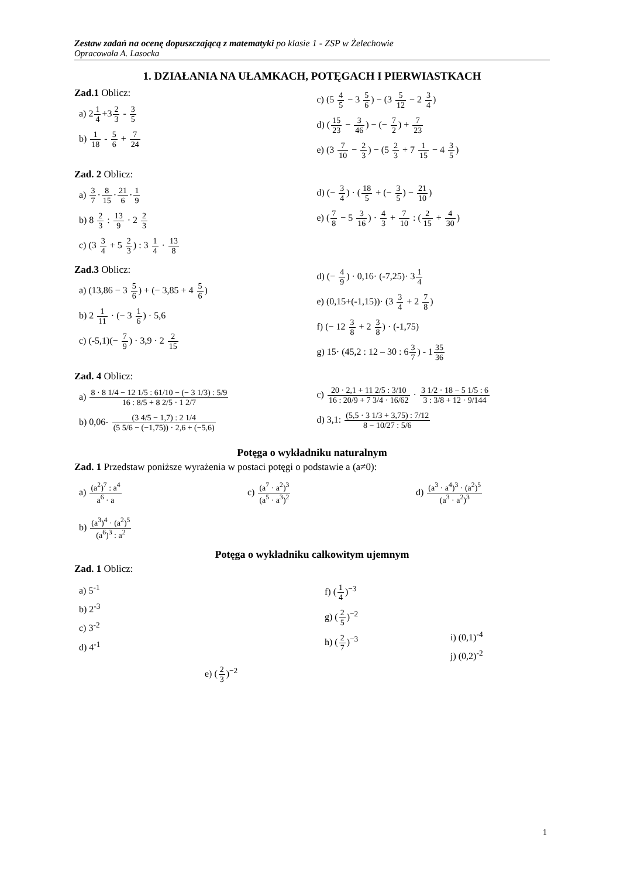Zestaw zadań na ocenę dopuszczającą z matematyki po klasie 1 - ZSP w Żelechowie
Opracowała A. Lasocka
1. DZIAŁANIA NA UŁAMKACH, POTĘGACH I PIERWIASTKACH
Zad.1 Oblicz:
a) 21 4+32 3 - 3 5
b) 1 18 - 5 6 + 7 24
c) (5 4 5 − 3 5 6) − (3 5 12 − 2 3 4)
d) (15 23 − 3 46) − (− 7 2) + 7 23
e) (3 7 10 − 2 3) − (5 2 3 + 7 1 15 − 4 3 5)
Zad. 2 Oblicz:
a) 3 7·8 15·21 6·1 9
b) 8 2 3 : 13 9 · 2 2 3
c) (3 3 4 + 5 2 3) : 3 1 4 · 13 8
d) (− 3 4) · (18 5 + (− 3 5) − 21 10)
e) (7 8 − 5 3 16) · 4 3 + 7 10 : (2 15 + 4 30)
Zad.3 Oblicz:
a) (13,86 − 3 5 6) + (− 3,85 + 4 5 6)
b) 2 1 11 · (− 3 1 6) · 5,6
c) (-5,1)(− 7 9) · 3,9 · 2 2 15
d) (− 4 9) · 0,16· (-7,25)· 31 4
e) (0,15+(-1,15))· (3 3 4 + 2 7 8)
f) (− 12 3 8 + 2 3 8) · (-1,75)
g) 15· (45,2 : 12 – 30 : 63 7) - 135 36
Zad. 4 Oblicz:
a) 8 · 8 1/4 − 12 1/5 : 61/10 − (− 3 1/3) : 5/9 16 : 8/5 + 8 2/5 · 1 2/7
b) 0,06- (3 4/5 − 1,7) : 2 1/4 (5 5/6 − (−1,75)) · 2,6 + (−5,6)
c) 20 · 2,1 + 11 2/5 : 3/10 16 : 20/9 + 7 3/4 · 16/62 · 3 1/2 · 18 − 5 1/5 : 6 3 : 3/8 + 12 · 9/144
d) 3,1: (5,5 · 3 1/3 + 3,75) : 7/12 8 − 10/27 : 5/6
Potęga o wykładniku naturalnym
Zad. 1 Przedstaw poniższe wyrażenia w postaci potęgi o podstawie a (a≠0):
a) (a<sup>2</sup>)<sup>7</sup> : a<sup>4</sup> a<sup>6</sup> · a c) (a<sup>7</sup> · a<sup>2</sup>)<sup>3</sup> (a<sup>5</sup> · a<sup>3</sup>)<sup>2</sup> d) (a<sup>3</sup> · a<sup>4</sup>)<sup>3</sup> · (a<sup>2</sup>)<sup>5</sup> (a<sup>3</sup> · a<sup>2</sup>)<sup>3</sup>
b) (a<sup>3</sup>)<sup>4</sup> · (a<sup>2</sup>)<sup>5</sup> (a<sup>6</sup>)<sup>3</sup> : a<sup>2</sup>
Potęga o wykładniku całkowitym ujemnym
Zad. 1 Oblicz:
a) 5<sup>-1</sup>
b) 2<sup>-3</sup>
c) 3<sup>-2</sup>
d) 4<sup>-1</sup>
e) (2 3)<sup>−2</sup>
f) (1 4)<sup>−3</sup>
g) (2 5)<sup>−2</sup>
h) (2 7)<sup>−3</sup>
i) (0,1)<sup>-4</sup>
j) (0,2)<sup>-2</sup>
1